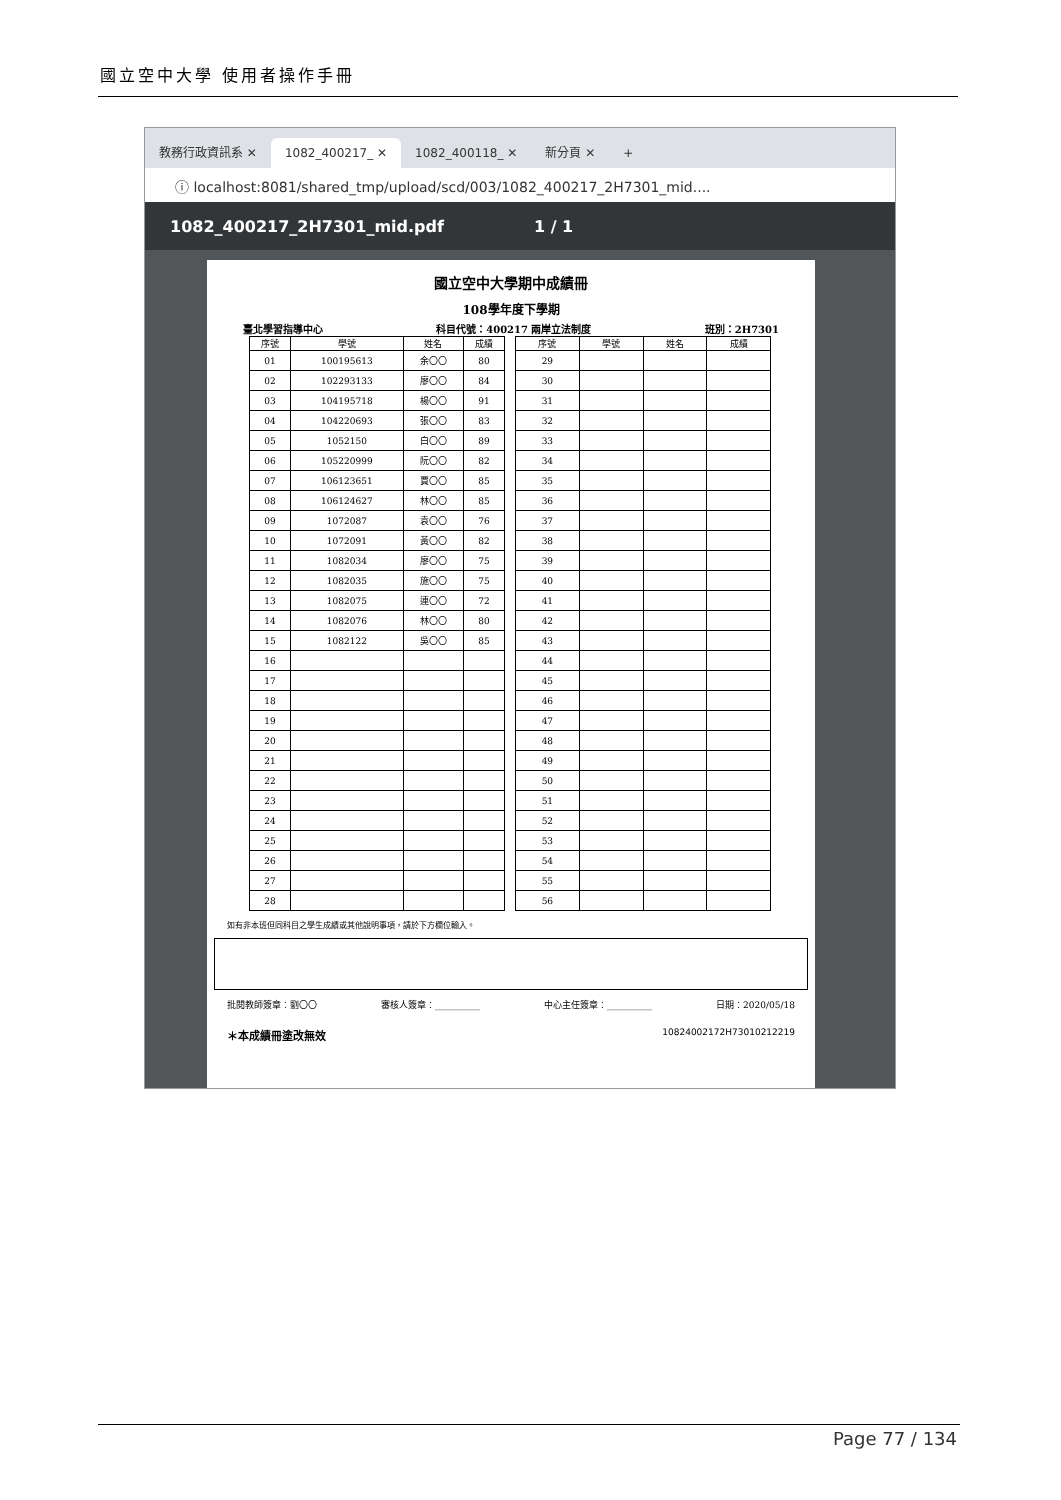國立空中大學 使用者操作手冊
教務行政資訊系 ✕
1082_400217_ ✕
1082_400118_ ✕
新分頁 ✕
+
ⓘ localhost:8081/shared_tmp/upload/scd/003/1082_400217_2H7301_mid....
1082_400217_2H7301_mid.pdf 1 / 1
國立空中大學期中成績冊
108學年度下學期
臺北學習指導中心 科目代號：400217 兩岸立法制度 班別：2H7301
| 序號 | 學號 | 姓名 | 成績 |
| --- | --- | --- | --- |
| 01 | 100195613 | 余〇〇 | 80 |
| 02 | 102293133 | 廖〇〇 | 84 |
| 03 | 104195718 | 楊〇〇 | 91 |
| 04 | 104220693 | 張〇〇 | 83 |
| 05 | 1052150 | 白〇〇 | 89 |
| 06 | 105220999 | 阮〇〇 | 82 |
| 07 | 106123651 | 賈〇〇 | 85 |
| 08 | 106124627 | 林〇〇 | 85 |
| 09 | 1072087 | 袁〇〇 | 76 |
| 10 | 1072091 | 黃〇〇 | 82 |
| 11 | 1082034 | 廖〇〇 | 75 |
| 12 | 1082035 | 施〇〇 | 75 |
| 13 | 1082075 | 連〇〇 | 72 |
| 14 | 1082076 | 林〇〇 | 80 |
| 15 | 1082122 | 吳〇〇 | 85 |
| 16 | | | |
| 17 | | | |
| 18 | | | |
| 19 | | | |
| 20 | | | |
| 21 | | | |
| 22 | | | |
| 23 | | | |
| 24 | | | |
| 25 | | | |
| 26 | | | |
| 27 | | | |
| 28 | | | |
| 序號 | 學號 | 姓名 | 成績 |
| --- | --- | --- | --- |
| 29 | | | |
| 30 | | | |
| 31 | | | |
| 32 | | | |
| 33 | | | |
| 34 | | | |
| 35 | | | |
| 36 | | | |
| 37 | | | |
| 38 | | | |
| 39 | | | |
| 40 | | | |
| 41 | | | |
| 42 | | | |
| 43 | | | |
| 44 | | | |
| 45 | | | |
| 46 | | | |
| 47 | | | |
| 48 | | | |
| 49 | | | |
| 50 | | | |
| 51 | | | |
| 52 | | | |
| 53 | | | |
| 54 | | | |
| 55 | | | |
| 56 | | | |
如有非本班但同科目之學生成績或其他說明事項，請於下方欄位輸入。
批閱教師簽章：劉〇〇 審核人簽章：__________ 中心主任簽章：__________ 日期：2020/05/18
＊本成績冊塗改無效 10824002172H73010212219
Page 77 / 134